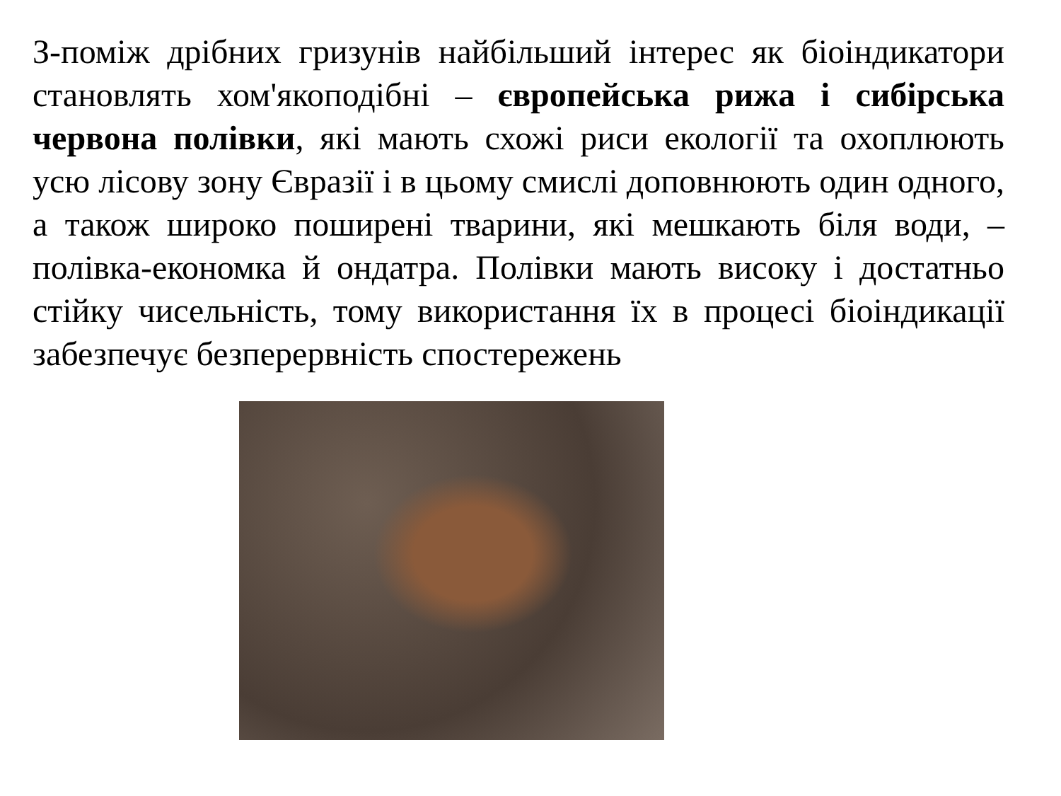З-поміж дрібних гризунів найбільший інтерес як біоіндикатори становлять хом'якоподібні – європейська рижа і сибірська червона полівки, які мають схожі риси екології та охоплюють усю лісову зону Євразії і в цьому смислі доповнюють один одного, а також широко поширені тварини, які мешкають біля води, – полівка-економка й ондатра. Полівки мають високу і достатньо стійку чисельність, тому використання їх в процесі біоіндикації забезпечує безперервність спостережень